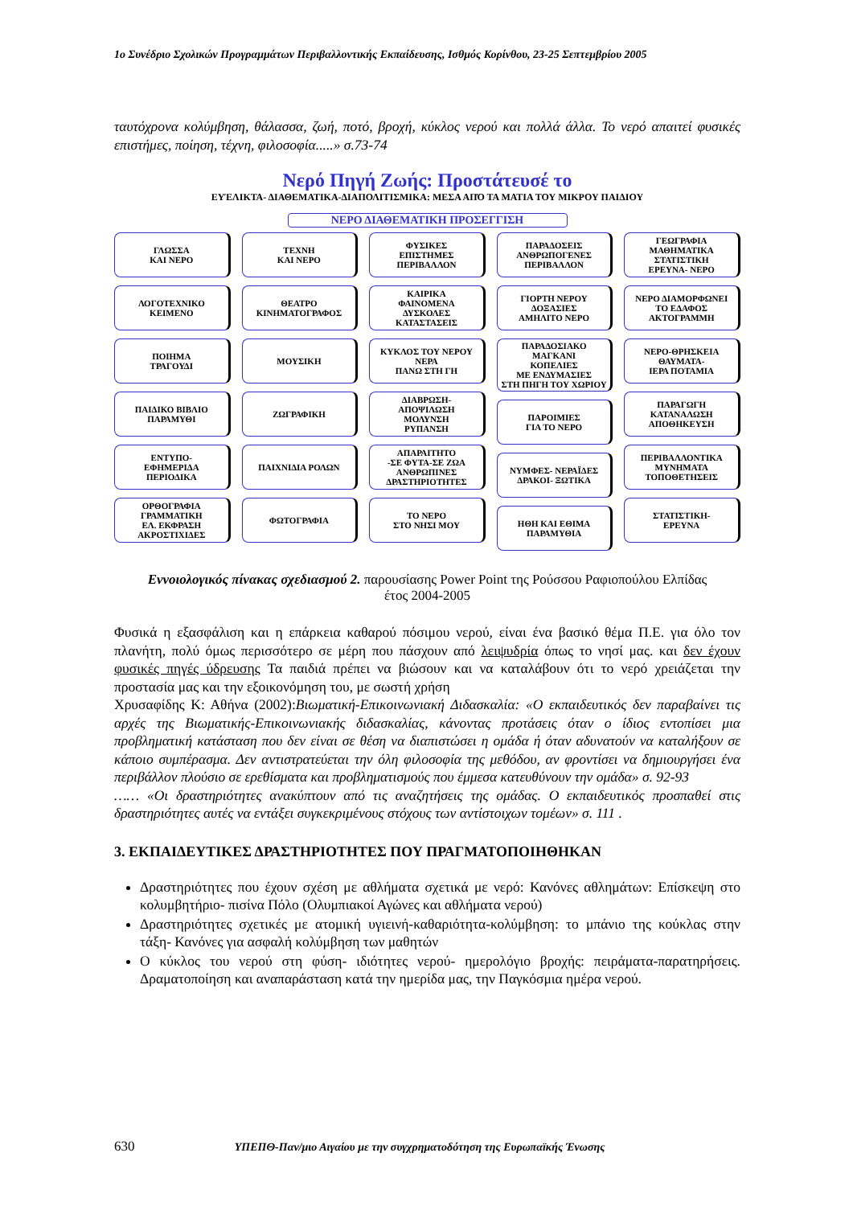1ο Συνέδριο Σχολικών Προγραμμάτων Περιβαλλοντικής Εκπαίδευσης, Ισθμός Κορίνθου, 23-25 Σεπτεμβρίου 2005
ταυτόχρονα κολύμβηση, θάλασσα, ζωή, ποτό, βροχή, κύκλος νερού και πολλά άλλα. Το νερό απαιτεί φυσικές επιστήμες, ποίηση, τέχνη, φιλοσοφία.....» σ.73-74
Νερό Πηγή Ζωής: Προστάτευσέ το
ΕΥΈΛΙΚΤΑ- ΔΙΑΘΕΜΑΤΙΚΑ-ΔΙΑΠΟΛΙΤΙΣΜΙΚΑ: ΜΕΣΑ ΑΠΌ ΤΑ ΜΑΤΙΑ ΤΟΥ ΜΙΚΡΟΥ ΠΑΙΔΙΟΥ
ΝΕΡΟ ΔΙΑΘΕΜΑΤΙΚΗ ΠΡΟΣΕΓΓΙΣΗ
ΓΛΩΣΣΑ
ΚΑΙ ΝΕΡΟ
ΛΟΓΟΤΕΧΝΙΚΟ
ΚΕΙΜΕΝΟ
ΠΟΙΗΜΑ
ΤΡΑΓΟΥΔΙ
ΠΑΙΔΙΚΟ ΒΙΒΛΙΟ
ΠΑΡΑΜΥΘΙ
ΕΝΤΥΠΟ-
ΕΦΗΜΕΡΙΔΑ
ΠΕΡΙΟΔΙΚΑ
ΟΡΘΟΓΡΑΦΙΑ
ΓΡΑΜΜΑΤΙΚΗ
ΕΛ. ΕΚΦΡΑΣΗ
ΑΚΡΟΣΤΙΧΙΔΕΣ
ΤΕΧΝΗ
ΚΑΙ ΝΕΡΟ
ΘΕΑΤΡΟ
ΚΙΝΗΜΑΤΟΓΡΑΦΟΣ
ΜΟΥΣΙΚΗ
ΖΩΓΡΑΦΙΚΗ
ΠΑΙΧΝΙΔΙΑ ΡΟΛΩΝ
ΦΩΤΟΓΡΑΦΙΑ
ΦΥΣΙΚΕΣ
ΕΠΙΣΤΗΜΕΣ
ΠΕΡΙΒΑΛΛΟΝ
ΚΑΙΡΙΚΑ
ΦΑΙΝΟΜΕΝΑ
ΔΥΣΚΟΛΕΣ
ΚΑΤΑΣΤΑΣΕΙΣ
ΚΥΚΛΟΣ ΤΟΥ ΝΕΡΟΥ
ΝΕΡΑ
ΠΑΝΩ ΣΤΗ ΓΗ
ΔΙΑΒΡΩΣΗ-
ΑΠΟΨΙΛΩΣΗ
ΜΟΛΥΝΣΗ
ΡΥΠΑΝΣΗ
ΑΠΑΡΑΙΤΗΤΟ
-ΣΕ ΦΥΤΑ-ΣΕ ΖΩΑ
ΑΝΘΡΩΠΙΝΕΣ
ΔΡΑΣΤΗΡΙΟΤΗΤΕΣ
ΤΟ ΝΕΡΟ
ΣΤΟ ΝΗΣΙ ΜΟΥ
ΠΑΡΑΔΟΣΕΙΣ
ΑΝΘΡΩΠΟΓΕΝΕΣ
ΠΕΡΙΒΑΛΛΟΝ
ΓΙΟΡΤΗ ΝΕΡΟΥ
ΔΟΞΑΣΙΕΣ
ΑΜΗΛΙΤΟ ΝΕΡΟ
ΠΑΡΑΔΟΣΙΑΚΟ
ΜΑΓΚΑΝΙ
ΚΟΠΕΛΙΕΣ
ΜΕ ΕΝΔΥΜΑΣΙΕΣ
ΣΤΗ ΠΗΓΗ ΤΟΥ ΧΩΡΙΟΥ
ΠΑΡΟΙΜΙΕΣ
ΓΙΑ ΤΟ ΝΕΡΟ
ΝΥΜΦΕΣ- ΝΕΡΑΪΔΕΣ
ΔΡΑΚΟΙ- ΞΩΤΙΚΑ
ΗΘΗ ΚΑΙ ΕΘΙΜΑ
ΠΑΡΑΜΥΘΙΑ
ΓΕΩΓΡΑΦΙΑ
ΜΑΘΗΜΑΤΙΚΑ
ΣΤΑΤΙΣΤΙΚΗ
ΕΡΕΥΝΑ- ΝΕΡΟ
ΝΕΡΟ ΔΙΑΜΟΡΦΩΝΕΙ
ΤΟ ΕΔΑΦΟΣ
ΑΚΤΟΓΡΑΜΜΗ
ΝΕΡΟ-ΘΡΗΣΚΕΙΑ
ΘΑΥΜΑΤΑ-
ΙΕΡΑ ΠΟΤΑΜΙΑ
ΠΑΡΑΓΩΓΗ
ΚΑΤΑΝΑΛΩΣΗ
ΑΠΟΘΗΚΕΥΣΗ
ΠΕΡΙΒΑΛΛΟΝΤΙΚΑ
ΜΥΝΗΜΑΤΑ
ΤΟΠΟΘΕΤΗΣΕΙΣ
ΣΤΑΤΙΣΤΙΚΗ-
ΕΡΕΥΝΑ
Εννοιολογικός πίνακας σχεδιασμού 2. παρουσίασης Power Point της Ρούσσου Ραφιοπούλου Ελπίδας
έτος 2004-2005
Φυσικά η εξασφάλιση και η επάρκεια καθαρού πόσιμου νερού, είναι ένα βασικό θέμα Π.Ε. για όλο τον πλανήτη, πολύ όμως περισσότερο σε μέρη που πάσχουν από λειψυδρία όπως το νησί μας. και δεν έχουν φυσικές πηγές ύδρευσης Τα παιδιά πρέπει να βιώσουν και να καταλάβουν ότι το νερό χρειάζεται την προστασία μας και την εξοικονόμηση του, με σωστή χρήση
Χρυσαφίδης Κ: Αθήνα (2002):Βιωματική-Επικοινωνιακή Διδασκαλία: «Ο εκπαιδευτικός δεν παραβαίνει τις αρχές της Βιωματικής-Επικοινωνιακής διδασκαλίας, κάνοντας προτάσεις όταν ο ίδιος εντοπίσει μια προβληματική κατάσταση που δεν είναι σε θέση να διαπιστώσει η ομάδα ή όταν αδυνατούν να καταλήξουν σε κάποιο συμπέρασμα. Δεν αντιστρατεύεται την όλη φιλοσοφία της μεθόδου, αν φροντίσει να δημιουργήσει ένα περιβάλλον πλούσιο σε ερεθίσματα και προβληματισμούς που έμμεσα κατευθύνουν την ομάδα» σ. 92-93
…… «Οι δραστηριότητες ανακύπτουν από τις αναζητήσεις της ομάδας. Ο εκπαιδευτικός προσπαθεί στις δραστηριότητες αυτές να εντάξει συγκεκριμένους στόχους των αντίστοιχων τομέων» σ. 111 .
3. ΕΚΠΑΙΔΕΥΤΙΚΕΣ ΔΡΑΣΤΗΡΙΟΤΗΤΕΣ ΠΟΥ ΠΡΑΓΜΑΤΟΠΟΙΗΘΗΚΑΝ
Δραστηριότητες που έχουν σχέση με αθλήματα σχετικά με νερό: Κανόνες αθλημάτων: Επίσκεψη στο κολυμβητήριο- πισίνα Πόλο (Ολυμπιακοί Αγώνες και αθλήματα νερού)
Δραστηριότητες σχετικές με ατομική υγιεινή-καθαριότητα-κολύμβηση: το μπάνιο της κούκλας στην τάξη- Κανόνες για ασφαλή κολύμβηση των μαθητών
Ο κύκλος του νερού στη φύση- ιδιότητες νερού- ημερολόγιο βροχής: πειράματα-παρατηρήσεις. Δραματοποίηση και αναπαράσταση κατά την ημερίδα μας, την Παγκόσμια ημέρα νερού.
630 ΥΠΕΠΘ-Παν/μιο Αιγαίου με την συγχρηματοδότηση της Ευρωπαϊκής Ένωσης